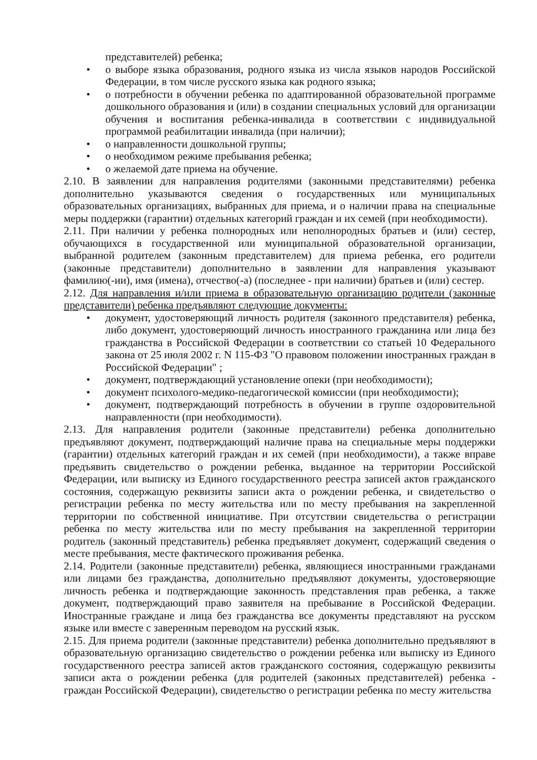представителей) ребенка;
• о выборе языка образования, родного языка из числа языков народов Российской Федерации, в том числе русского языка как родного языка;
• о потребности в обучении ребенка по адаптированной образовательной программе дошкольного образования и (или) в создании специальных условий для организации обучения и воспитания ребенка-инвалида в соответствии с индивидуальной программой реабилитации инвалида (при наличии);
• о направленности дошкольной группы;
• о необходимом режиме пребывания ребенка;
• о желаемой дате приема на обучение.
2.10. В заявлении для направления родителями (законными представителями) ребенка дополнительно указываются сведения о государственных или муниципальных образовательных организациях, выбранных для приема, и о наличии права на специальные меры поддержки (гарантии) отдельных категорий граждан и их семей (при необходимости).
2.11. При наличии у ребенка полнородных или неполнородных братьев и (или) сестер, обучающихся в государственной или муниципальной образовательной организации, выбранной родителем (законным представителем) для приема ребенка, его родители (законные представители) дополнительно в заявлении для направления указывают фамилию(-ии), имя (имена), отчество(-а) (последнее - при наличии) братьев и (или) сестер.
2.12. Для направления и/или приема в образовательную организацию родители (законные представители) ребенка предъявляют следующие документы:
• документ, удостоверяющий личность родителя (законного представителя) ребенка, либо документ, удостоверяющий личность иностранного гражданина или лица без гражданства в Российской Федерации в соответствии со статьей 10 Федерального закона от 25 июля 2002 г. N 115-ФЗ "О правовом положении иностранных граждан в Российской Федерации" ;
• документ, подтверждающий установление опеки (при необходимости);
• документ психолого-медико-педагогической комиссии (при необходимости);
• документ, подтверждающий потребность в обучении в группе оздоровительной направленности (при необходимости).
2.13. Для направления родители (законные представители) ребенка дополнительно предъявляют документ, подтверждающий наличие права на специальные меры поддержки (гарантии) отдельных категорий граждан и их семей (при необходимости), а также вправе предъявить свидетельство о рождении ребенка, выданное на территории Российской Федерации, или выписку из Единого государственного реестра записей актов гражданского состояния, содержащую реквизиты записи акта о рождении ребенка, и свидетельство о регистрации ребенка по месту жительства или по месту пребывания на закрепленной территории по собственной инициативе. При отсутствии свидетельства о регистрации ребенка по месту жительства или по месту пребывания на закрепленной территории родитель (законный представитель) ребенка предъявляет документ, содержащий сведения о месте пребывания, месте фактического проживания ребенка.
2.14. Родители (законные представители) ребенка, являющиеся иностранными гражданами или лицами без гражданства, дополнительно предъявляют документы, удостоверяющие личность ребенка и подтверждающие законность представления прав ребенка, а также документ, подтверждающий право заявителя на пребывание в Российской Федерации. Иностранные граждане и лица без гражданства все документы представляют на русском языке или вместе с заверенным переводом на русский язык.
2.15. Для приема родители (законные представители) ребенка дополнительно предъявляют в образовательную организацию свидетельство о рождении ребенка или выписку из Единого государственного реестра записей актов гражданского состояния, содержащую реквизиты записи акта о рождении ребенка (для родителей (законных представителей) ребенка - граждан Российской Федерации), свидетельство о регистрации ребенка по месту жительства